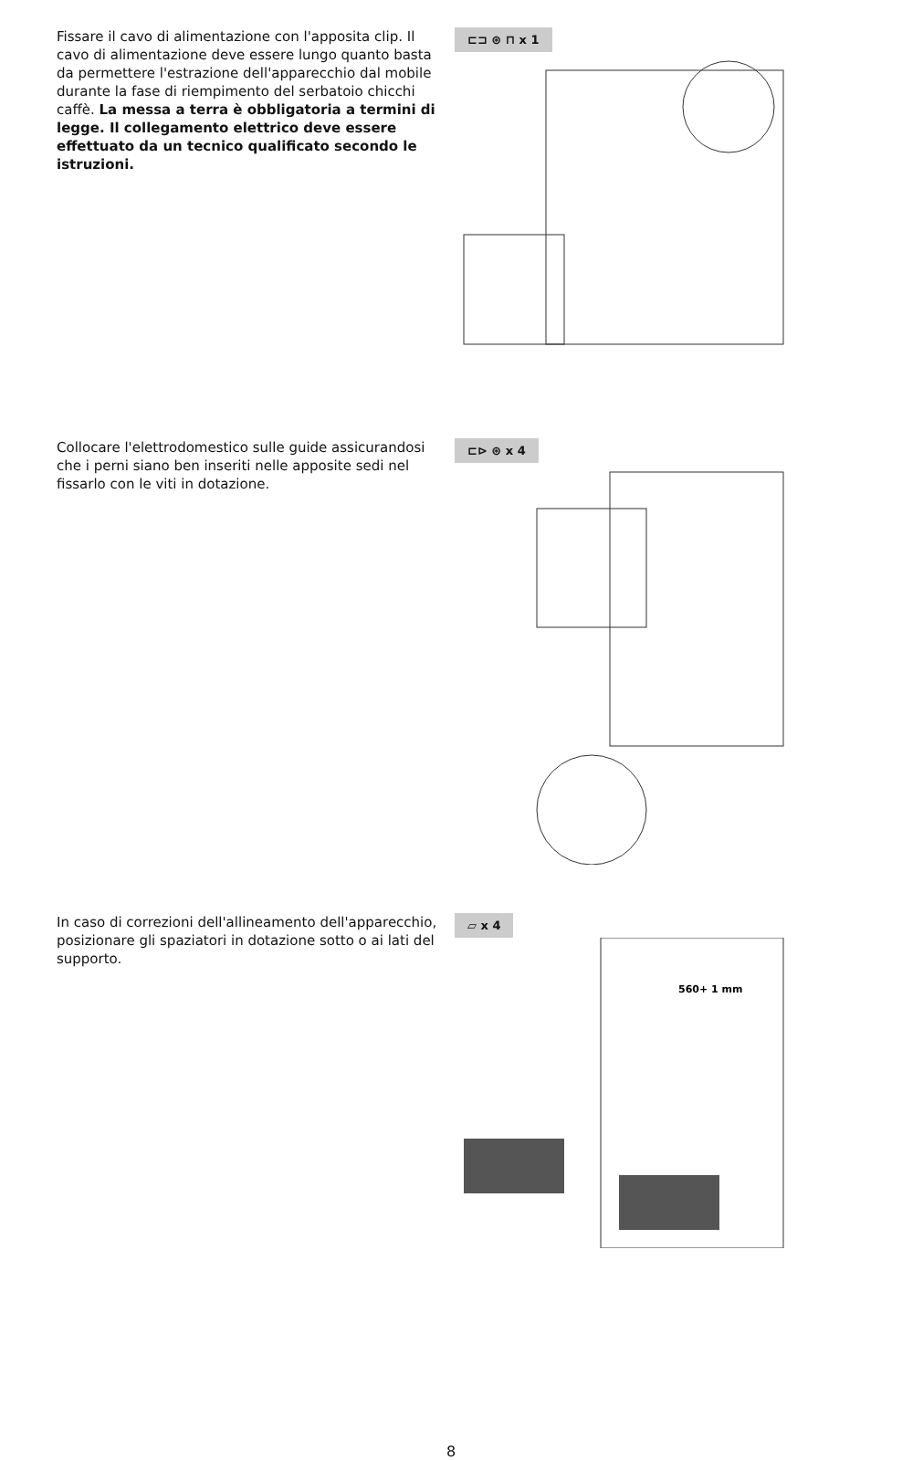Fissare il cavo di alimentazione con l'apposita clip. Il cavo di alimentazione deve essere lungo quanto basta da permettere l'estrazione dell'apparecchio dal mobile durante la fase di riempimento del serbatoio chicchi caffè. La messa a terra è obbligatoria a termini di legge. Il collegamento elettrico deve essere effettuato da un tecnico qualificato secondo le istruzioni.
⊏⊐ ⊛ ⊓ x 1
Collocare l'elettrodomestico sulle guide assicurandosi che i perni siano ben inseriti nelle apposite sedi nel fissarlo con le viti in dotazione.
⊏⊳ ⊛ x 4
In caso di correzioni dell'allineamento dell'apparecchio, posizionare gli spaziatori in dotazione sotto o ai lati del supporto.
▱ x 4
560+ 1 mm
8